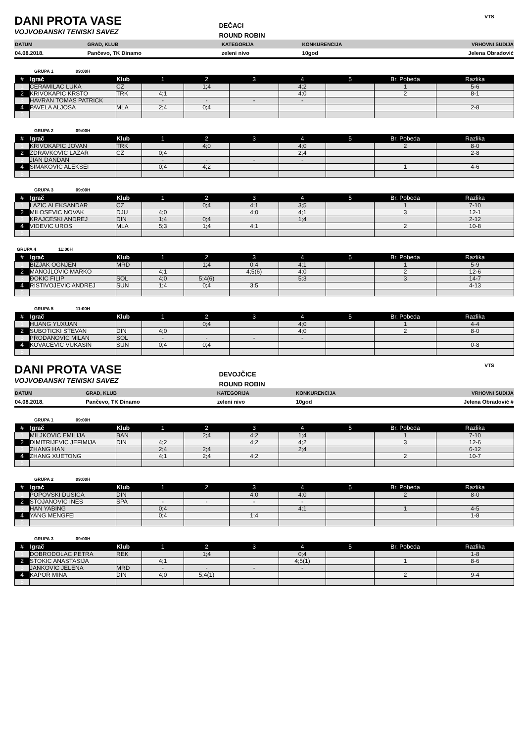DANI PROTA VASE
VOJVOĐANSKI TENISKI SAVEZ
DEČACI
ROUND ROBIN
VTS
| DATUM | GRAD, KLUB | KATEGORIJA | KONKURENCIJA | VRHOVNI SUDIJA |
| 04.08.2018. | Pančevo, TK Dinamo | zeleni nivo | 10god | Jelena Obradović |
GRUPA 1 09:00H
| # | Igrač | Klub | 1 | 2 | 3 | 4 | 5 | Br. Pobeda | Razlika |
| --- | --- | --- | --- | --- | --- | --- | --- | --- | --- |
| 1 | CERAMILAC LUKA | CZ | | 1;4 | | 4;2 | | 1 | 5-6 |
| 2 | KRIVOKAPIC KRSTO | TRK | 4;1 | | | 4;0 | | 2 | 8-1 |
| 3 | HAVRAN TOMAS PATRICK | | - | - | - | - | | | |
| 4 | PAVELA ALJOSA | MLA | 2;4 | 0;4 | | | | | 2-8 |
| 5 | | | | | | | | | |
GRUPA 2 09:00H
| # | Igrač | Klub | 1 | 2 | 3 | 4 | 5 | Br. Pobeda | Razlika |
| --- | --- | --- | --- | --- | --- | --- | --- | --- | --- |
| 1 | KRIVOKAPIC JOVAN | TRK | | 4;0 | | 4;0 | | 2 | 8-0 |
| 2 | ZDRAVKOVIC LAZAR | CZ | 0;4 | | | 2;4 | | | 2-8 |
| 3 | JIAN DANDAN | | - | - | - | - | | | |
| 4 | SIMAKOVIC ALEKSEI | | 0;4 | 4;2 | | | | 1 | 4-6 |
| 5 | | | | | | | | | |
GRUPA 3 09:00H
| # | Igrač | Klub | 1 | 2 | 3 | 4 | 5 | Br. Pobeda | Razlika |
| --- | --- | --- | --- | --- | --- | --- | --- | --- | --- |
| 1 | LAZIC ALEKSANDAR | CZ | | 0;4 | 4;1 | 3;5 | | 1 | 7-10 |
| 2 | MILOSEVIC NOVAK | DJU | 4;0 | | 4;0 | 4;1 | | 3 | 12-1 |
| 3 | KRAJCESKI ANDREJ | DIN | 1;4 | 0;4 | | 1;4 | | | 2-12 |
| 4 | VIDEVIC UROS | MLA | 5;3 | 1;4 | 4;1 | | | 2 | 10-8 |
| 5 | | | | | | | | | |
GRUPA 4 11:00H
| # | Igrač | Klub | 1 | 2 | 3 | 4 | 5 | Br. Pobeda | Razlika |
| --- | --- | --- | --- | --- | --- | --- | --- | --- | --- |
| 1 | BIZJAK OGNJEN | MRD | | 1;4 | 0;4 | 4;1 | | 1 | 5-9 |
| 2 | MANOJLOVIC MARKO | | 4;1 | | 4;5(6) | 4;0 | | 2 | 12-6 |
| 3 | ĐOKIC FILIP | SOL | 4;0 | 5;4(6) | | 5;3 | | 3 | 14-7 |
| 4 | RISTIVOJEVIC ANDREJ | SUN | 1;4 | 0;4 | 3;5 | | | | 4-13 |
| 5 | | | | | | | | | |
GRUPA 5 11:00H
| # | Igrač | Klub | 1 | 2 | 3 | 4 | 5 | Br. Pobeda | Razlika |
| --- | --- | --- | --- | --- | --- | --- | --- | --- | --- |
| 1 | HUANG YUXUAN | | | 0;4 | | 4;0 | | 1 | 4-4 |
| 2 | SUBOTICKI STEVAN | DIN | 4;0 | | | 4;0 | | 2 | 8-0 |
| 3 | PRODANOVIC MILAN | SOL | - | - | - | - | | | |
| 4 | KOVACEVIC VUKASIN | SUN | 0;4 | 0;4 | | | | | 0-8 |
| 5 | | | | | | | | | |
DANI PROTA VASE
VOJVOĐANSKI TENISKI SAVEZ
DEVOJČICE
ROUND ROBIN
VTS
| DATUM | GRAD, KLUB | KATEGORIJA | KONKURENCIJA | VRHOVNI SUDIJA |
| 04.08.2018. | Pančevo, TK Dinamo | zeleni nivo | 10god | Jelena Obradović # |
GRUPA 1 09:00H
| # | Igrač | Klub | 1 | 2 | 3 | 4 | 5 | Br. Pobeda | Razlika |
| --- | --- | --- | --- | --- | --- | --- | --- | --- | --- |
| 1 | MILJKOVIC EMILIJA | BAN | | 2;4 | 4;2 | 1;4 | | 1 | 7-10 |
| 2 | DIMITRIJEVIC JEFIMIJA | DIN | 4;2 | | 4;2 | 4;2 | | 3 | 12-6 |
| 3 | ZHANG HAN | | 2;4 | 2;4 | | 2;4 | | | 6-12 |
| 4 | ZHANG XUETONG | | 4;1 | 2;4 | 4;2 | | | 2 | 10-7 |
| 5 | | | | | | | | | |
GRUPA 2 09:00H
| # | Igrač | Klub | 1 | 2 | 3 | 4 | 5 | Br. Pobeda | Razlika |
| --- | --- | --- | --- | --- | --- | --- | --- | --- | --- |
| 1 | POPOVSKI DUSICA | DIN | | | 4;0 | 4;0 | | 2 | 8-0 |
| 2 | STOJANOVIC INES | SPA | - | - | - | - | | | |
| 3 | HAN YABING | | 0;4 | | | 4;1 | | 1 | 4-5 |
| 4 | YANG MENGFEI | | 0;4 | | 1;4 | | | | 1-8 |
| 5 | | | | | | | | | |
GRUPA 3 09:00H
| # | Igrač | Klub | 1 | 2 | 3 | 4 | 5 | Br. Pobeda | Razlika |
| --- | --- | --- | --- | --- | --- | --- | --- | --- | --- |
| 1 | DOBRODOLAC PETRA | REK | | 1;4 | | 0;4 | | | 1-8 |
| 2 | STOKIC ANASTASIJA | | 4;1 | | | 4;5(1) | | 1 | 8-6 |
| 3 | JANKOVIC JELENA | MRD | - | - | - | - | | | |
| 4 | KAPOR MINA | DIN | 4;0 | 5;4(1) | | | | 2 | 9-4 |
| 5 | | | | | | | | | |